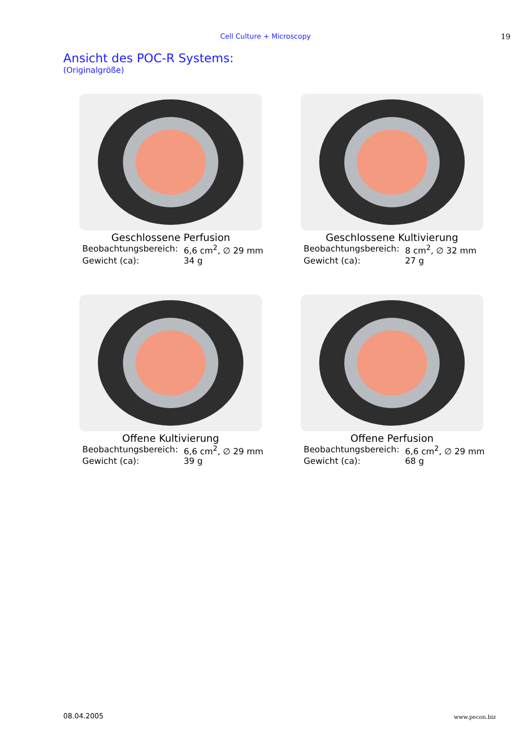Cell Culture + Microscopy 19
Ansicht des POC-R Systems:
(Originalgröße)
Geschlossene Perfusion
Beobachtungsbereich: 6,6 cm<sup>2</sup>, ∅ 29 mm
Gewicht (ca): 34 g
Geschlossene Kultivierung
Beobachtungsbereich: 8 cm<sup>2</sup>, ∅ 32 mm
Gewicht (ca): 27 g
Offene Kultivierung
Beobachtungsbereich: 6,6 cm<sup>2</sup>, ∅ 29 mm
Gewicht (ca): 39 g
Offene Perfusion
Beobachtungsbereich: 6,6 cm<sup>2</sup>, ∅ 29 mm
Gewicht (ca): 68 g
08.04.2005 www.pecon.biz